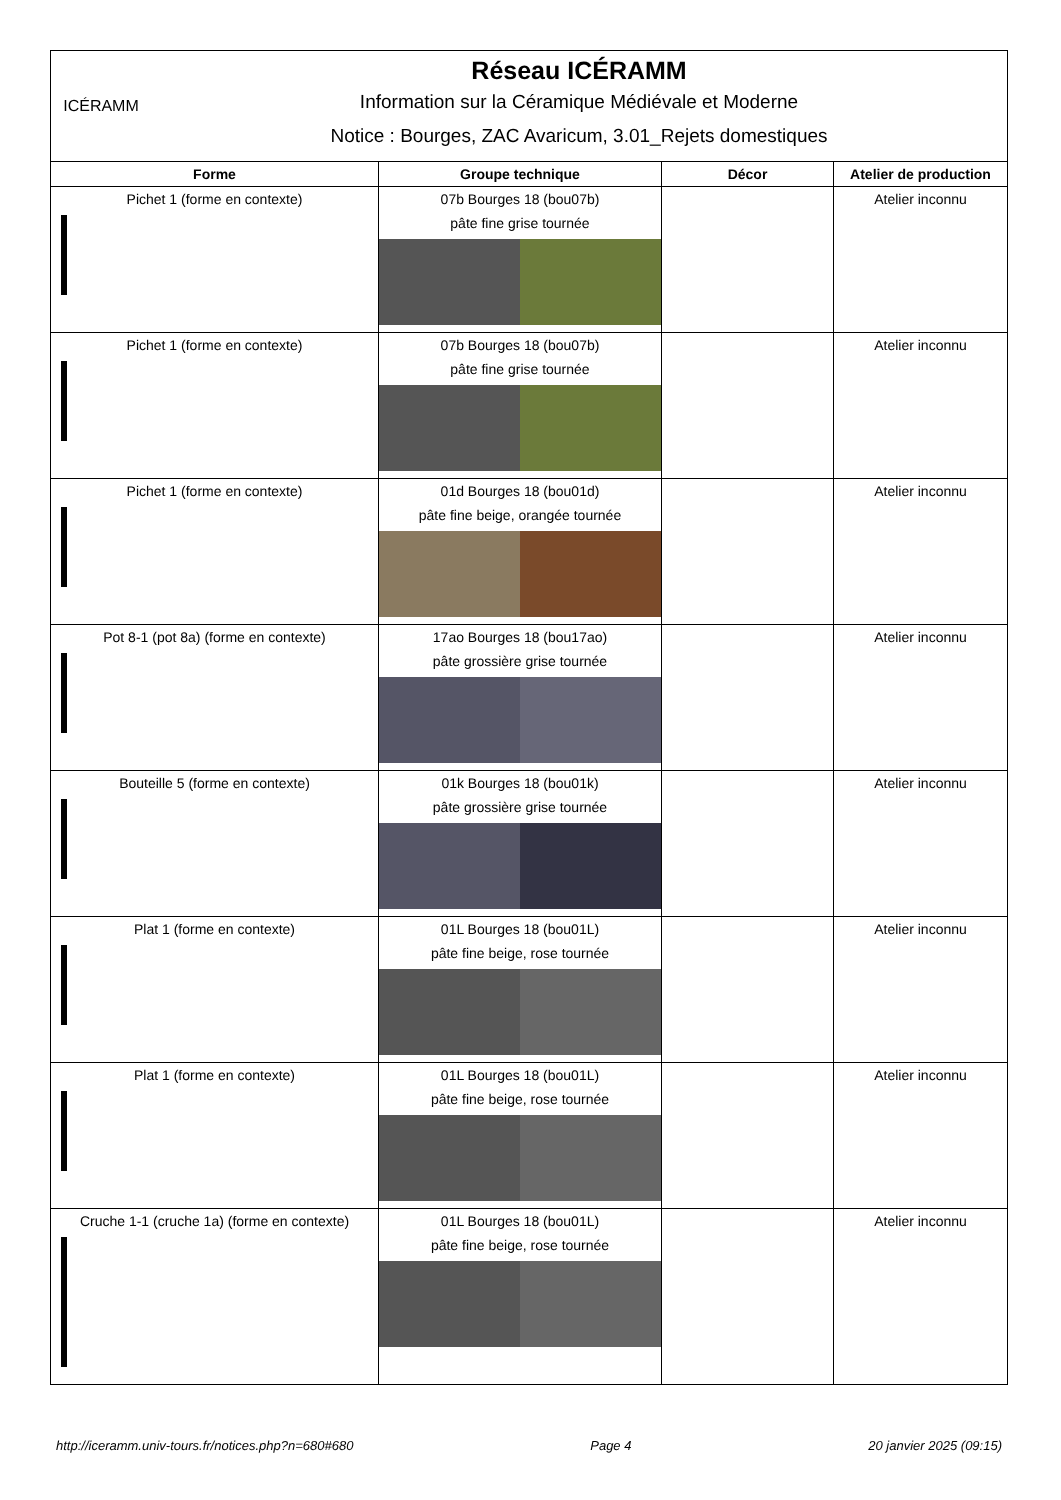ICÉRAMM
Réseau ICÉRAMM
Information sur la Céramique Médiévale et Moderne
Notice : Bourges, ZAC Avaricum, 3.01_Rejets domestiques
| Forme | Groupe technique | Décor | Atelier de production |
| --- | --- | --- | --- |
| Pichet 1 (forme en contexte) | 07b Bourges 18 (bou07b) pâte fine grise tournée | | Atelier inconnu |
| Pichet 1 (forme en contexte) | 07b Bourges 18 (bou07b) pâte fine grise tournée | | Atelier inconnu |
| Pichet 1 (forme en contexte) | 01d Bourges 18 (bou01d) pâte fine beige, orangée tournée | | Atelier inconnu |
| Pot 8-1 (pot 8a) (forme en contexte) | 17ao Bourges 18 (bou17ao) pâte grossière grise tournée | | Atelier inconnu |
| Bouteille 5 (forme en contexte) | 01k Bourges 18 (bou01k) pâte grossière grise tournée | | Atelier inconnu |
| Plat 1 (forme en contexte) | 01L Bourges 18 (bou01L) pâte fine beige, rose tournée | | Atelier inconnu |
| Plat 1 (forme en contexte) | 01L Bourges 18 (bou01L) pâte fine beige, rose tournée | | Atelier inconnu |
| Cruche 1-1 (cruche 1a) (forme en contexte) | 01L Bourges 18 (bou01L) pâte fine beige, rose tournée | | Atelier inconnu |
http://iceramm.univ-tours.fr/notices.php?n=680#680 Page 4 20 janvier 2025 (09:15)